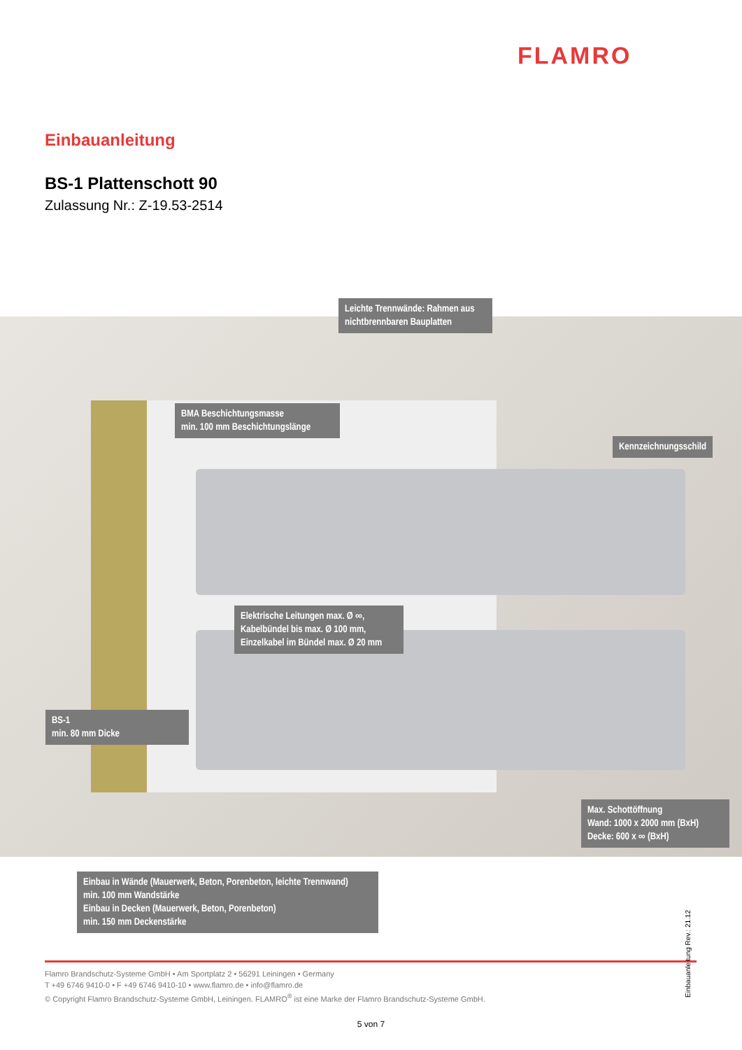FLAMRO
Einbauanleitung
BS-1 Plattenschott 90
Zulassung Nr.: Z-19.53-2514
Leichte Trennwände: Rahmen aus nichtbrennbaren Bauplatten
BMA Beschichtungsmasse
min. 100 mm Beschichtungslänge
Kennzeichnungsschild
Elektrische Leitungen max. Ø ∞,
Kabelbündel bis max. Ø 100 mm,
Einzelkabel im Bündel max. Ø 20 mm
BS-1
min. 80 mm Dicke
Max. Schottöffnung
Wand: 1000 x 2000 mm (BxH)
Decke: 600 x ∞ (BxH)
Einbau in Wände (Mauerwerk, Beton, Porenbeton, leichte Trennwand)
min. 100 mm Wandstärke
Einbau in Decken (Mauerwerk, Beton, Porenbeton)
min. 150 mm Deckenstärke
Einbauanleitung Rev.: 21.12
Flamro Brandschutz-Systeme GmbH • Am Sportplatz 2 • 56291 Leiningen • Germany
T +49 6746 9410-0 • F +49 6746 9410-10 • www.flamro.de • info@flamro.de
© Copyright Flamro Brandschutz-Systeme GmbH, Leiningen. FLAMRO<sup>®</sup> ist eine Marke der Flamro Brandschutz-Systeme GmbH.
5 von 7